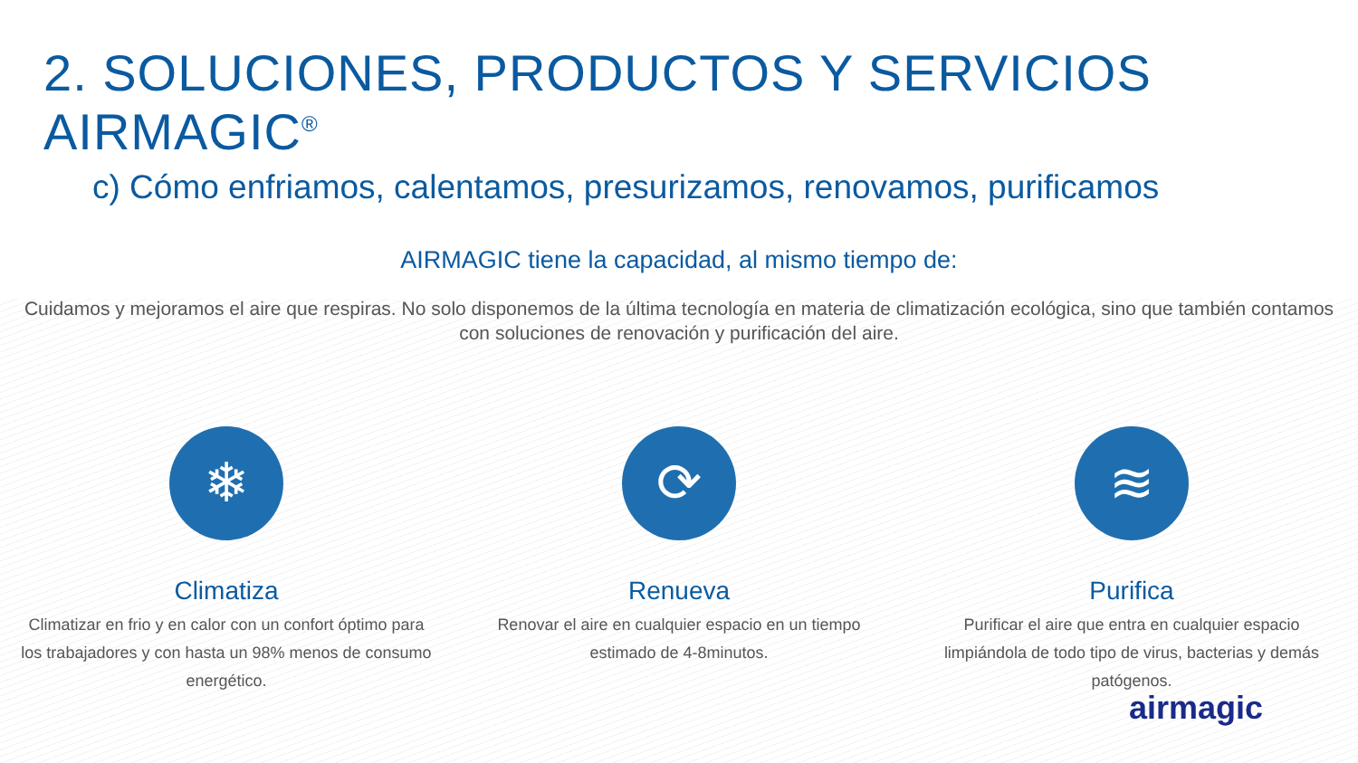2. SOLUCIONES, PRODUCTOS Y SERVICIOS AIRMAGIC<sup>®</sup>
c) Cómo enfriamos, calentamos, presurizamos, renovamos, purificamos
AIRMAGIC tiene la capacidad, al mismo tiempo de:
Cuidamos y mejoramos el aire que respiras. No solo disponemos de la última tecnología en materia de climatización ecológica, sino que también contamos con soluciones de renovación y purificación del aire.
❄
Climatiza
Climatizar en frio y en calor con un confort óptimo para los trabajadores y con hasta un 98% menos de consumo energético.
⟳
Renueva
Renovar el aire en cualquier espacio en un tiempo estimado de 4-8minutos.
≋
Purifica
Purificar el aire que entra en cualquier espacio limpiándola de todo tipo de virus, bacterias y demás patógenos.
airmagic